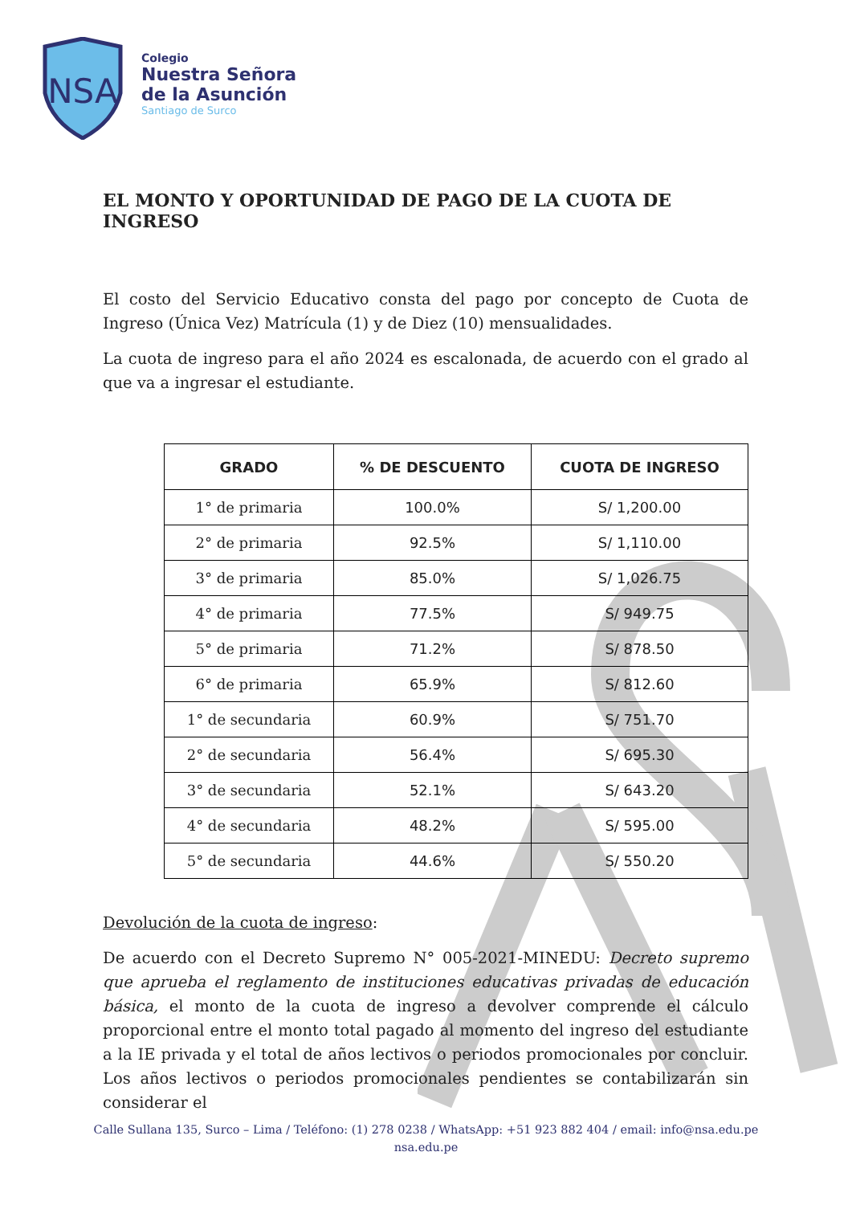NSA
Colegio
Nuestra Señora
de la Asunción
Santiago de Surco
EL MONTO Y OPORTUNIDAD DE PAGO DE LA CUOTA DE INGRESO
El costo del Servicio Educativo consta del pago por concepto de Cuota de Ingreso (Única Vez) Matrícula (1) y de Diez (10) mensualidades.
La cuota de ingreso para el año 2024 es escalonada, de acuerdo con el grado al que va a ingresar el estudiante.
| GRADO | % DE DESCUENTO | CUOTA DE INGRESO |
| --- | --- | --- |
| 1° de primaria | 100.0% | S/ 1,200.00 |
| 2° de primaria | 92.5% | S/ 1,110.00 |
| 3° de primaria | 85.0% | S/ 1,026.75 |
| 4° de primaria | 77.5% | S/ 949.75 |
| 5° de primaria | 71.2% | S/ 878.50 |
| 6° de primaria | 65.9% | S/ 812.60 |
| 1° de secundaria | 60.9% | S/ 751.70 |
| 2° de secundaria | 56.4% | S/ 695.30 |
| 3° de secundaria | 52.1% | S/ 643.20 |
| 4° de secundaria | 48.2% | S/ 595.00 |
| 5° de secundaria | 44.6% | S/ 550.20 |
Devolución de la cuota de ingreso:
De acuerdo con el Decreto Supremo N° 005-2021-MINEDU: Decreto supremo que aprueba el reglamento de instituciones educativas privadas de educación básica, el monto de la cuota de ingreso a devolver comprende el cálculo proporcional entre el monto total pagado al momento del ingreso del estudiante a la IE privada y el total de años lectivos o periodos promocionales por concluir. Los años lectivos o periodos promocionales pendientes se contabilizarán sin considerar el
Calle Sullana 135, Surco – Lima / Teléfono: (1) 278 0238 / WhatsApp: +51 923 882 404 / email: info@nsa.edu.pe
nsa.edu.pe